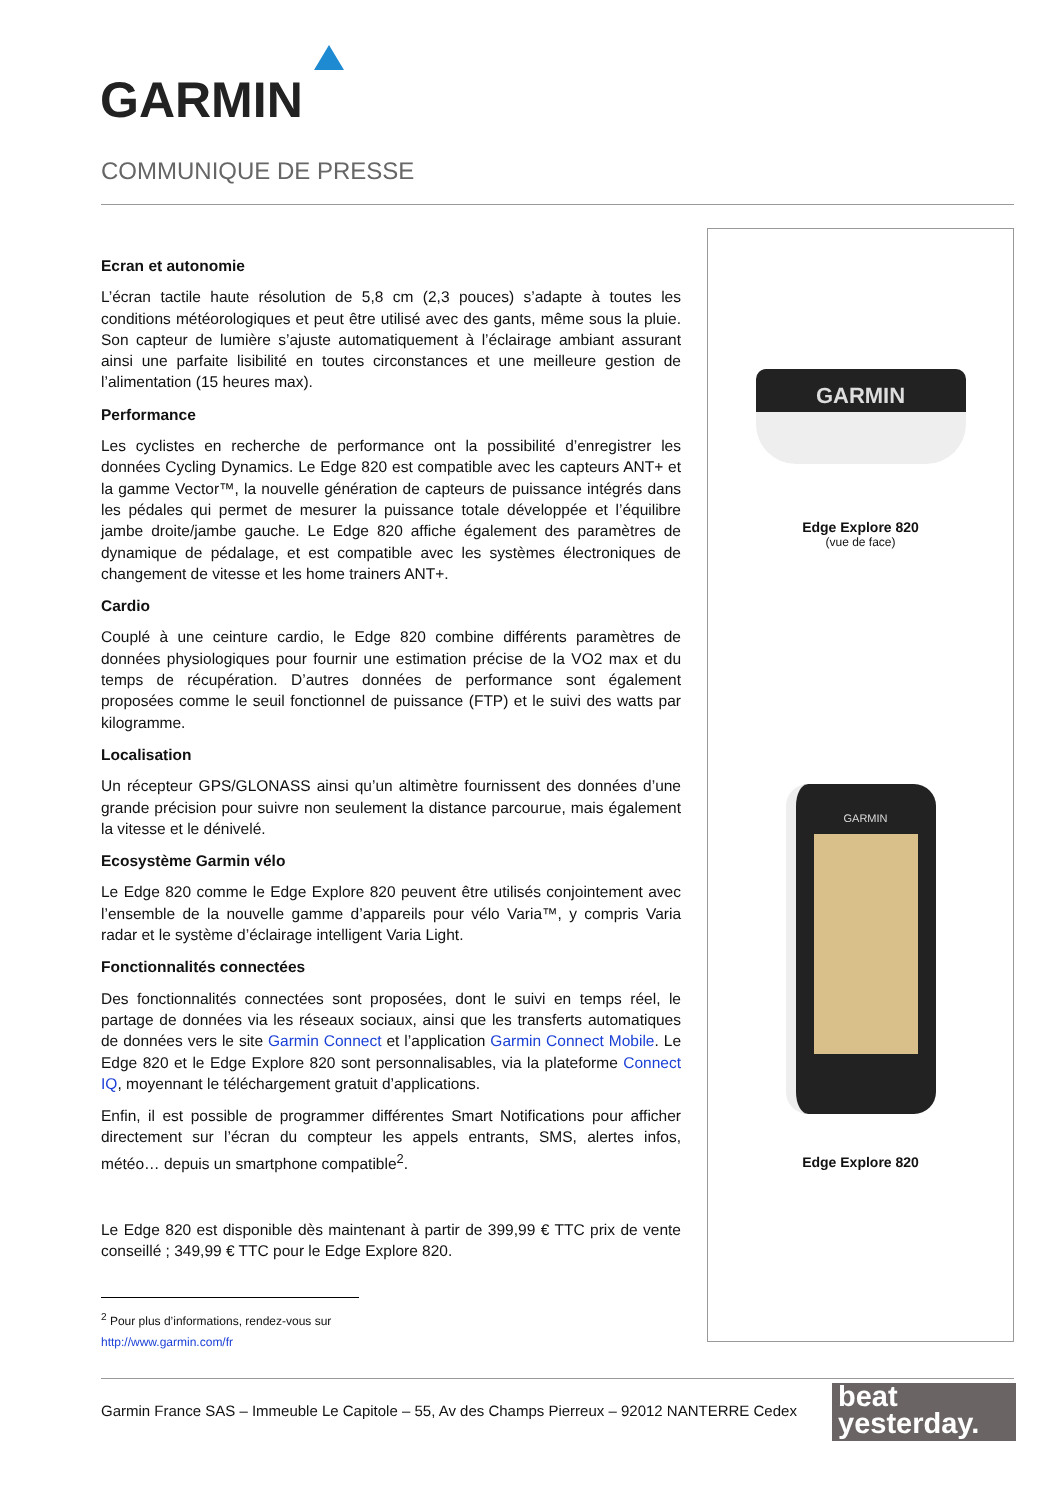GARMIN
COMMUNIQUE DE PRESSE
Ecran et autonomie
L’écran tactile haute résolution de 5,8 cm (2,3 pouces) s’adapte à toutes les conditions météorologiques et peut être utilisé avec des gants, même sous la pluie. Son capteur de lumière s’ajuste automatiquement à l’éclairage ambiant assurant ainsi une parfaite lisibilité en toutes circonstances et une meilleure gestion de l’alimentation (15 heures max).
Performance
Les cyclistes en recherche de performance ont la possibilité d’enregistrer les données Cycling Dynamics. Le Edge 820 est compatible avec les capteurs ANT+ et la gamme Vector™, la nouvelle génération de capteurs de puissance intégrés dans les pédales qui permet de mesurer la puissance totale développée et l’équilibre jambe droite/jambe gauche. Le Edge 820 affiche également des paramètres de dynamique de pédalage, et est compatible avec les systèmes électroniques de changement de vitesse et les home trainers ANT+.
Cardio
Couplé à une ceinture cardio, le Edge 820 combine différents paramètres de données physiologiques pour fournir une estimation précise de la VO2 max et du temps de récupération. D’autres données de performance sont également proposées comme le seuil fonctionnel de puissance (FTP) et le suivi des watts par kilogramme.
Localisation
Un récepteur GPS/GLONASS ainsi qu’un altimètre fournissent des données d’une grande précision pour suivre non seulement la distance parcourue, mais également la vitesse et le dénivelé.
Ecosystème Garmin vélo
Le Edge 820 comme le Edge Explore 820 peuvent être utilisés conjointement avec l’ensemble de la nouvelle gamme d’appareils pour vélo Varia™, y compris Varia radar et le système d’éclairage intelligent Varia Light.
Fonctionnalités connectées
Des fonctionnalités connectées sont proposées, dont le suivi en temps réel, le partage de données via les réseaux sociaux, ainsi que les transferts automatiques de données vers le site Garmin Connect et l’application Garmin Connect Mobile. Le Edge 820 et le Edge Explore 820 sont personnalisables, via la plateforme Connect IQ, moyennant le téléchargement gratuit d’applications.
Enfin, il est possible de programmer différentes Smart Notifications pour afficher directement sur l’écran du compteur les appels entrants, SMS, alertes infos, météo… depuis un smartphone compatible<sup>2</sup>.
Le Edge 820 est disponible dès maintenant à partir de 399,99 € TTC prix de vente conseillé ; 349,99 € TTC pour le Edge Explore 820.
<sup>2</sup> Pour plus d’informations, rendez-vous sur http://www.garmin.com/fr
GARMIN
Edge Explore 820
(vue de face)
GARMIN
Edge Explore 820
Garmin France SAS – Immeuble Le Capitole – 55, Av des Champs Pierreux – 92012 NANTERRE Cedex
beat
yesterday.